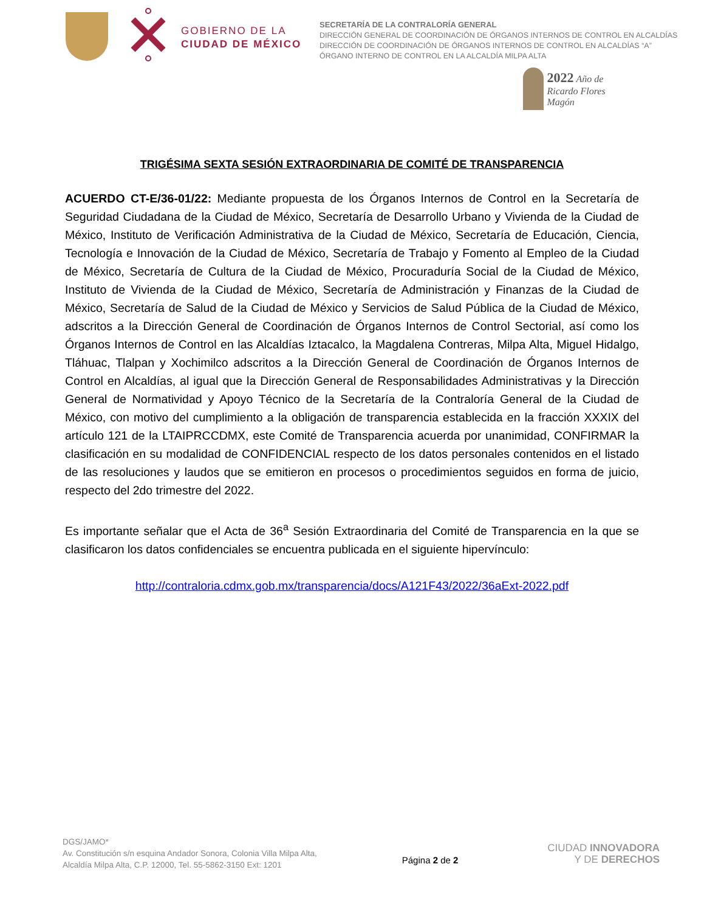GOBIERNO DE LA
CIUDAD DE MÉXICO
SECRETARÍA DE LA CONTRALORÍA GENERAL
DIRECCIÓN GENERAL DE COORDINACIÓN DE ÓRGANOS INTERNOS DE CONTROL EN ALCALDÍAS
DIRECCIÓN DE COORDINACIÓN DE ÓRGANOS INTERNOS DE CONTROL EN ALCALDÍAS “A”
ÓRGANO INTERNO DE CONTROL EN LA ALCALDÍA MILPA ALTA
2022 Año de Ricardo Flores Magón
TRIGÉSIMA SEXTA SESIÓN EXTRAORDINARIA DE COMITÉ DE TRANSPARENCIA
ACUERDO CT-E/36-01/22: Mediante propuesta de los Órganos Internos de Control en la Secretaría de Seguridad Ciudadana de la Ciudad de México, Secretaría de Desarrollo Urbano y Vivienda de la Ciudad de México, Instituto de Verificación Administrativa de la Ciudad de México, Secretaría de Educación, Ciencia, Tecnología e Innovación de la Ciudad de México, Secretaría de Trabajo y Fomento al Empleo de la Ciudad de México, Secretaría de Cultura de la Ciudad de México, Procuraduría Social de la Ciudad de México, Instituto de Vivienda de la Ciudad de México, Secretaría de Administración y Finanzas de la Ciudad de México, Secretaría de Salud de la Ciudad de México y Servicios de Salud Pública de la Ciudad de México, adscritos a la Dirección General de Coordinación de Órganos Internos de Control Sectorial, así como los Órganos Internos de Control en las Alcaldías Iztacalco, la Magdalena Contreras, Milpa Alta, Miguel Hidalgo, Tláhuac, Tlalpan y Xochimilco adscritos a la Dirección General de Coordinación de Órganos Internos de Control en Alcaldías, al igual que la Dirección General de Responsabilidades Administrativas y la Dirección General de Normatividad y Apoyo Técnico de la Secretaría de la Contraloría General de la Ciudad de México, con motivo del cumplimiento a la obligación de transparencia establecida en la fracción XXXIX del artículo 121 de la LTAIPRCCDMX, este Comité de Transparencia acuerda por unanimidad, CONFIRMAR la clasificación en su modalidad de CONFIDENCIAL respecto de los datos personales contenidos en el listado de las resoluciones y laudos que se emitieron en procesos o procedimientos seguidos en forma de juicio, respecto del 2do trimestre del 2022.
Es importante señalar que el Acta de 36<sup>a</sup> Sesión Extraordinaria del Comité de Transparencia en la que se clasificaron los datos confidenciales se encuentra publicada en el siguiente hipervínculo:
http://contraloria.cdmx.gob.mx/transparencia/docs/A121F43/2022/36aExt-2022.pdf
DGS/JAMO*
Av. Constitución s/n esquina Andador Sonora, Colonia Villa Milpa Alta,
Alcaldía Milpa Alta, C.P. 12000, Tel. 55-5862-3150 Ext: 1201
Página 2 de 2
CIUDAD INNOVADORA
Y DE DERECHOS